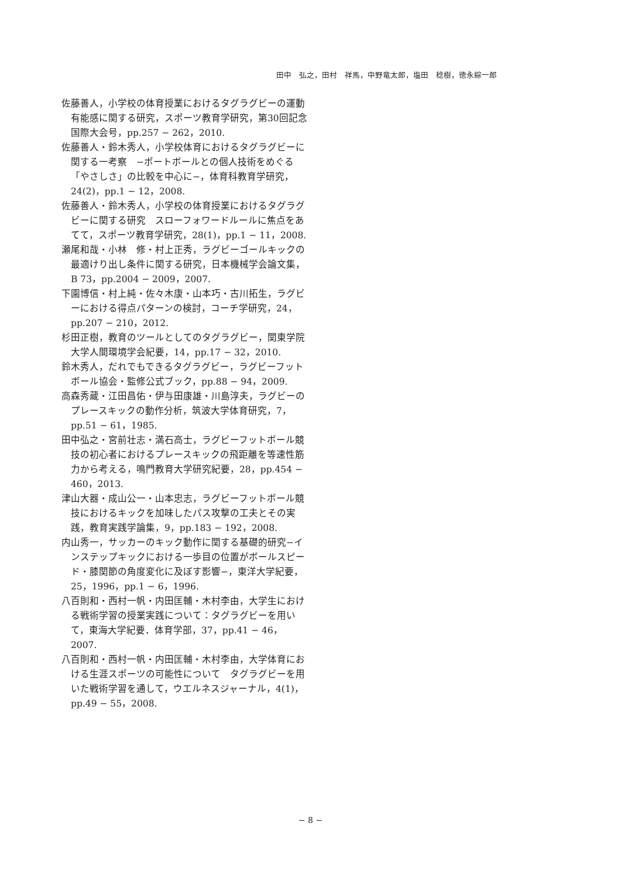田中　弘之，田村　祥馬，中野竜太郎，塩田　稔樹，徳永綜一郎
佐藤善人，小学校の体育授業におけるタグラグビーの運動有能感に関する研究，スポーツ教育学研究，第30回記念国際大会号，pp.257 − 262，2010.
佐藤善人・鈴木秀人，小学校体育におけるタグラグビーに関する一考察　−ポートボールとの個人技術をめぐる「やさしさ」の比較を中心に−，体育科教育学研究，24(2)，pp.1 − 12，2008.
佐藤善人・鈴木秀人，小学校の体育授業におけるタグラグビーに関する研究　スローフォワードルールに焦点をあてて，スポーツ教育学研究，28(1)，pp.1 − 11，2008.
瀬尾和哉・小林　修・村上正秀，ラグビーゴールキックの最適けり出し条件に関する研究，日本機械学会論文集，B 73，pp.2004 − 2009，2007.
下園博信・村上純・佐々木康・山本巧・古川拓生，ラグビーにおける得点パターンの検討，コーチ学研究，24，pp.207 − 210，2012.
杉田正樹，教育のツールとしてのタグラグビー，関東学院大学人間環境学会紀要，14，pp.17 − 32，2010.
鈴木秀人，だれでもできるタグラグビー，ラグビーフットボール協会・監修公式ブック，pp.88 − 94，2009.
高森秀蔵・江田昌佑・伊与田康雄・川島淳夫，ラグビーのプレースキックの動作分析，筑波大学体育研究，7，pp.51 − 61，1985.
田中弘之・宮前壮志・満石高士，ラグビーフットボール競技の初心者におけるプレースキックの飛距離を等速性筋力から考える，鳴門教育大学研究紀要，28，pp.454 − 460，2013.
津山大器・成山公一・山本忠志，ラグビーフットボール競技におけるキックを加味したパス攻撃の工夫とその実践，教育実践学論集，9，pp.183 − 192，2008.
内山秀一，サッカーのキック動作に関する基礎的研究−インステップキックにおける一歩目の位置がボールスピード・膝関節の角度変化に及ぼす影響−，東洋大学紀要，25，1996，pp.1 − 6，1996.
八百則和・西村一帆・内田匡輔・木村李由，大学生における戦術学習の授業実践について：タグラグビーを用いて，東海大学紀要．体育学部，37，pp.41 − 46，2007.
八百則和・西村一帆・内田匡輔・木村李由，大学体育における生涯スポーツの可能性について　タグラグビーを用いた戦術学習を通して，ウエルネスジャーナル，4(1)，pp.49 − 55，2008.
− 8 −